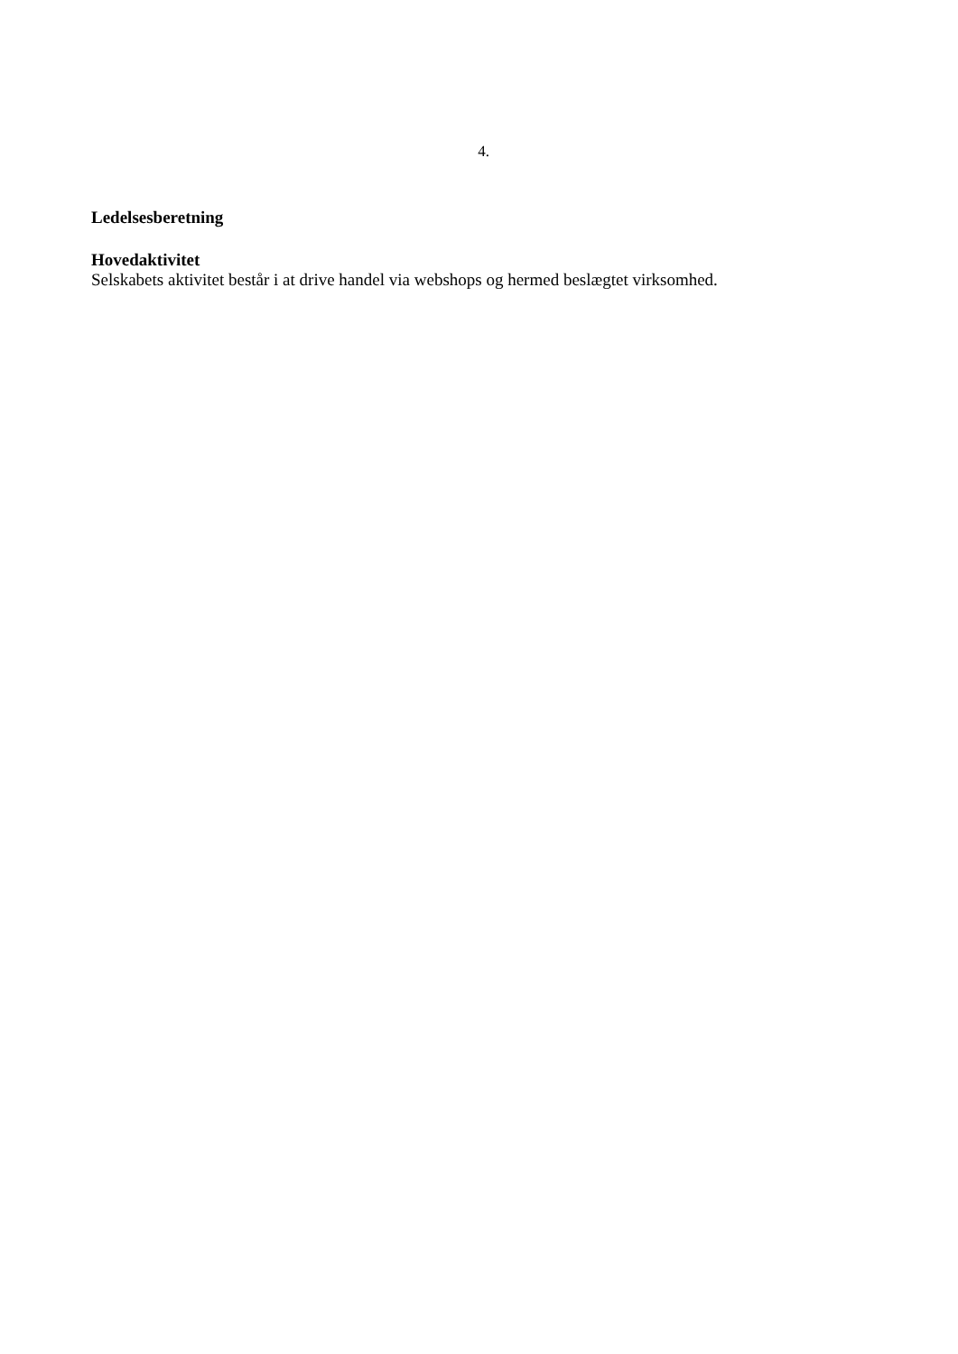4.
Ledelsesberetning
Hovedaktivitet
Selskabets aktivitet består i at drive handel via webshops og hermed beslægtet virksomhed.